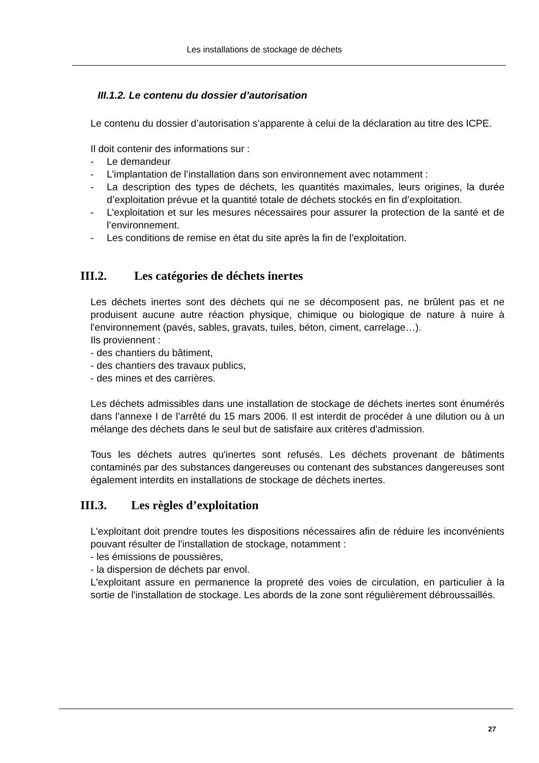Les installations de stockage de déchets
III.1.2. Le contenu du dossier d’autorisation
Le contenu du dossier d’autorisation s’apparente à celui de la déclaration au titre des ICPE.
Il doit contenir des informations sur :
- Le demandeur
- L’implantation de l’installation dans son environnement avec notamment :
- La description des types de déchets, les quantités maximales, leurs origines, la durée d’exploitation prévue et la quantité totale de déchets stockés en fin d’exploitation.
- L’exploitation et sur les mesures nécessaires pour assurer la protection de la santé et de l’environnement.
- Les conditions de remise en état du site après la fin de l’exploitation.
III.2. Les catégories de déchets inertes
Les déchets inertes sont des déchets qui ne se décomposent pas, ne brûlent pas et ne produisent aucune autre réaction physique, chimique ou biologique de nature à nuire à l'environnement (pavés, sables, gravats, tuiles, béton, ciment, carrelage…).
Ils proviennent :
- des chantiers du bâtiment,
- des chantiers des travaux publics,
- des mines et des carrières.
Les déchets admissibles dans une installation de stockage de déchets inertes sont énumérés dans l'annexe I de l’arrêté du 15 mars 2006. Il est interdit de procéder à une dilution ou à un mélange des déchets dans le seul but de satisfaire aux critères d'admission.
Tous les déchets autres qu'inertes sont refusés. Les déchets provenant de bâtiments contaminés par des substances dangereuses ou contenant des substances dangereuses sont également interdits en installations de stockage de déchets inertes.
III.3. Les règles d’exploitation
L'exploitant doit prendre toutes les dispositions nécessaires afin de réduire les inconvénients pouvant résulter de l'installation de stockage, notamment :
- les émissions de poussières,
- la dispersion de déchets par envol.
L'exploitant assure en permanence la propreté des voies de circulation, en particulier à la sortie de l'installation de stockage. Les abords de la zone sont régulièrement débroussaillés.
27